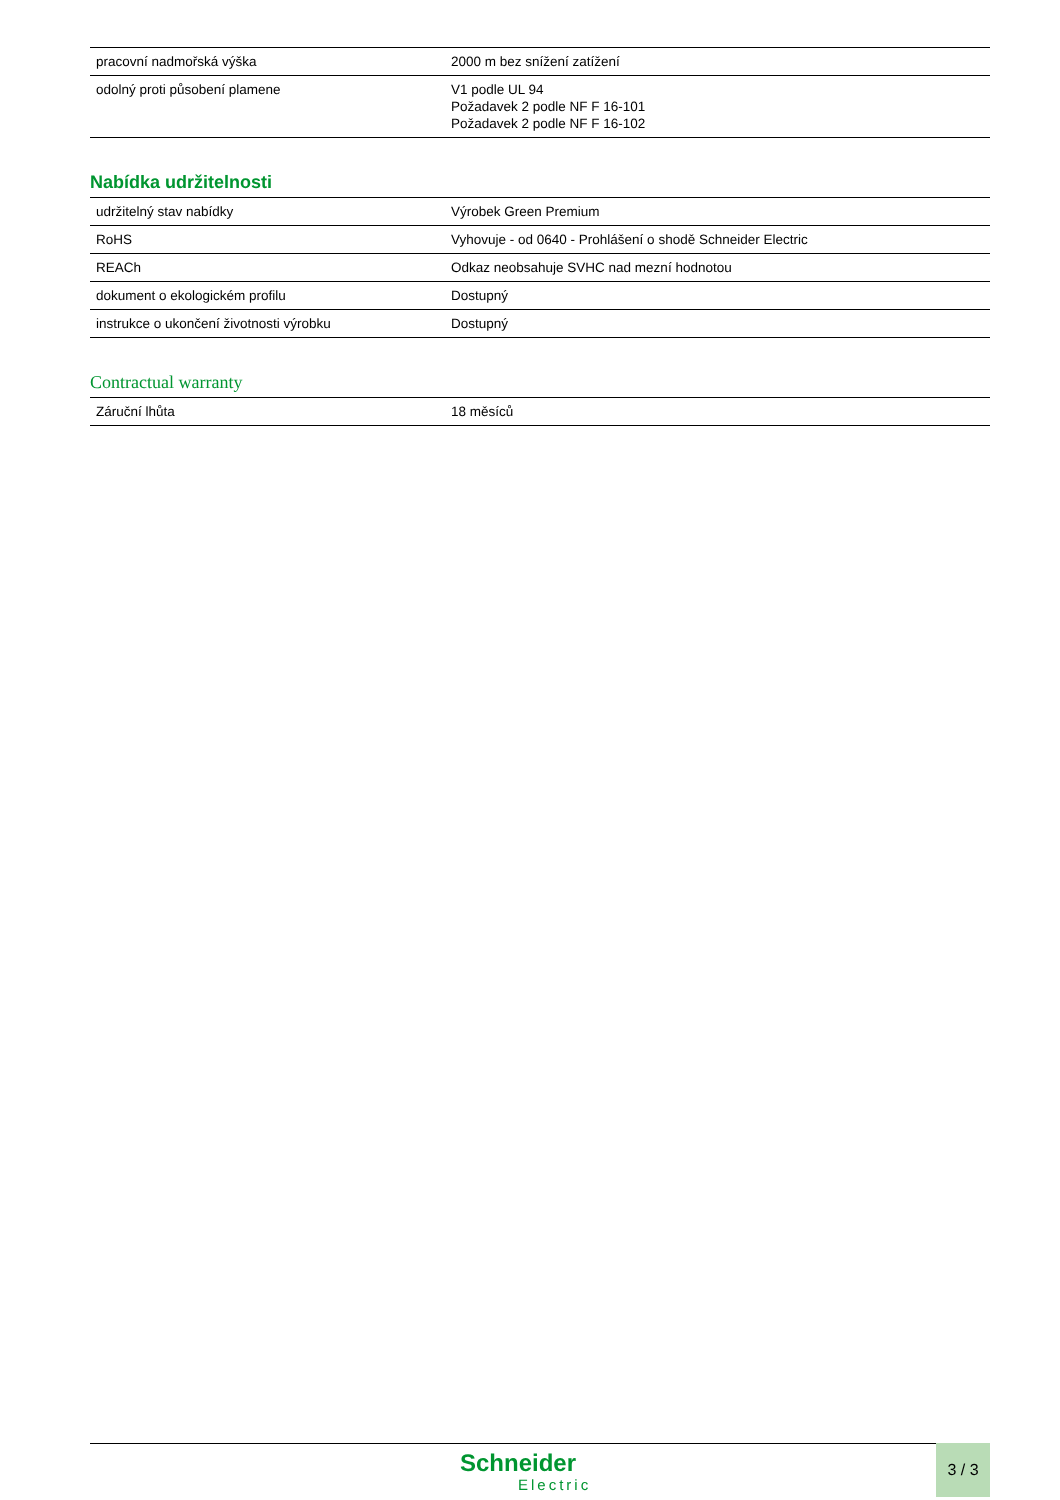| pracovní nadmořská výška | 2000 m bez snížení zatížení |
| odolný proti působení plamene | V1 podle UL 94 Požadavek 2 podle NF F 16-101 Požadavek 2 podle NF F 16-102 |
Nabídka udržitelnosti
| udržitelný stav nabídky | Výrobek Green Premium |
| RoHS | Vyhovuje - od 0640 - Prohlášení o shodě Schneider Electric |
| REACh | Odkaz neobsahuje SVHC nad mezní hodnotou |
| dokument o ekologickém profilu | Dostupný |
| instrukce o ukončení životnosti výrobku | Dostupný |
Contractual warranty
| Záruční lhůta | 18 měsíců |
Schneider
Electric
3 / 3